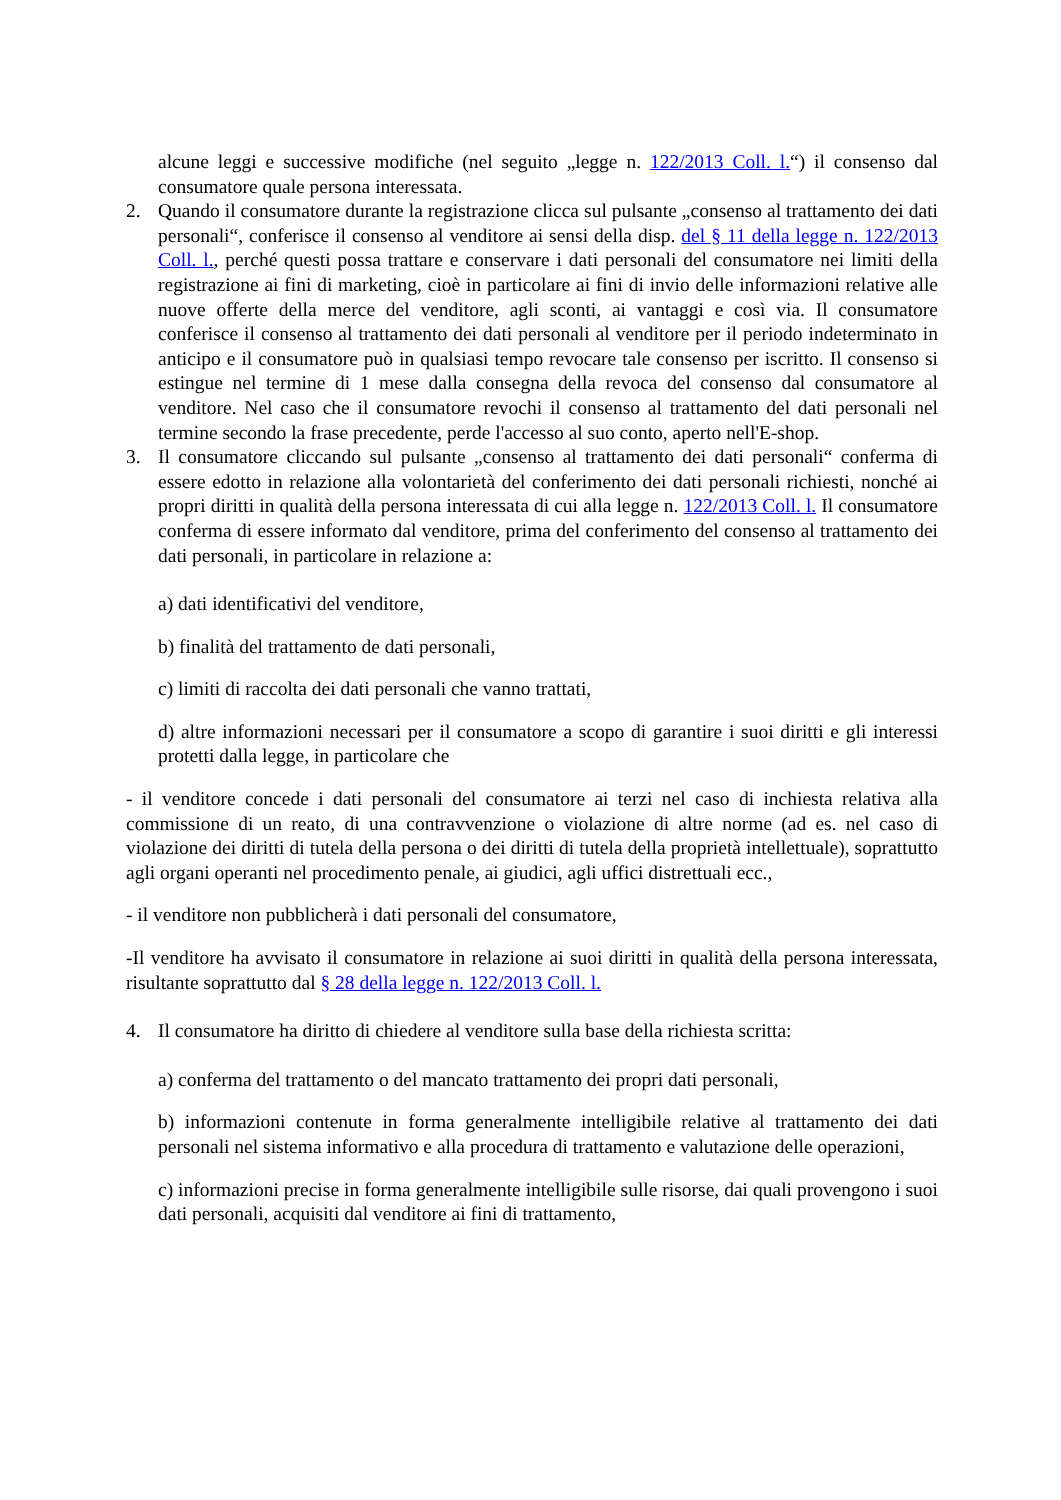alcune leggi e successive modifiche (nel seguito „legge n. 122/2013 Coll. l.“) il consenso dal consumatore quale persona interessata.
2. Quando il consumatore durante la registrazione clicca sul pulsante „consenso al trattamento dei dati personali“, conferisce il consenso al venditore ai sensi della disp. del § 11 della legge n. 122/2013 Coll. l., perché questi possa trattare e conservare i dati personali del consumatore nei limiti della registrazione ai fini di marketing, cioè in particolare ai fini di invio delle informazioni relative alle nuove offerte della merce del venditore, agli sconti, ai vantaggi e così via. Il consumatore conferisce il consenso al trattamento dei dati personali al venditore per il periodo indeterminato in anticipo e il consumatore può in qualsiasi tempo revocare tale consenso per iscritto. Il consenso si estingue nel termine di 1 mese dalla consegna della revoca del consenso dal consumatore al venditore. Nel caso che il consumatore revochi il consenso al trattamento del dati personali nel termine secondo la frase precedente, perde l'accesso al suo conto, aperto nell'E-shop.
3. Il consumatore cliccando sul pulsante „consenso al trattamento dei dati personali“ conferma di essere edotto in relazione alla volontarietà del conferimento dei dati personali richiesti, nonché ai propri diritti in qualità della persona interessata di cui alla legge n. 122/2013 Coll. l. Il consumatore conferma di essere informato dal venditore, prima del conferimento del consenso al trattamento dei dati personali, in particolare in relazione a:
a) dati identificativi del venditore,
b) finalità del trattamento de dati personali,
c) limiti di raccolta dei dati personali che vanno trattati,
d) altre informazioni necessari per il consumatore a scopo di garantire i suoi diritti e gli interessi protetti dalla legge, in particolare che
- il venditore concede i dati personali del consumatore ai terzi nel caso di inchiesta relativa alla commissione di un reato, di una contravvenzione o violazione di altre norme (ad es. nel caso di violazione dei diritti di tutela della persona o dei diritti di tutela della proprietà intellettuale), soprattutto agli organi operanti nel procedimento penale, ai giudici, agli uffici distrettuali ecc.,
- il venditore non pubblicherà i dati personali del consumatore,
-Il venditore ha avvisato il consumatore in relazione ai suoi diritti in qualità della persona interessata, risultante soprattutto dal § 28 della legge n. 122/2013 Coll. l.
4. Il consumatore ha diritto di chiedere al venditore sulla base della richiesta scritta:
a) conferma del trattamento o del mancato trattamento dei propri dati personali,
b) informazioni contenute in forma generalmente intelligibile relative al trattamento dei dati personali nel sistema informativo e alla procedura di trattamento e valutazione delle operazioni,
c) informazioni precise in forma generalmente intelligibile sulle risorse, dai quali provengono i suoi dati personali, acquisiti dal venditore ai fini di trattamento,